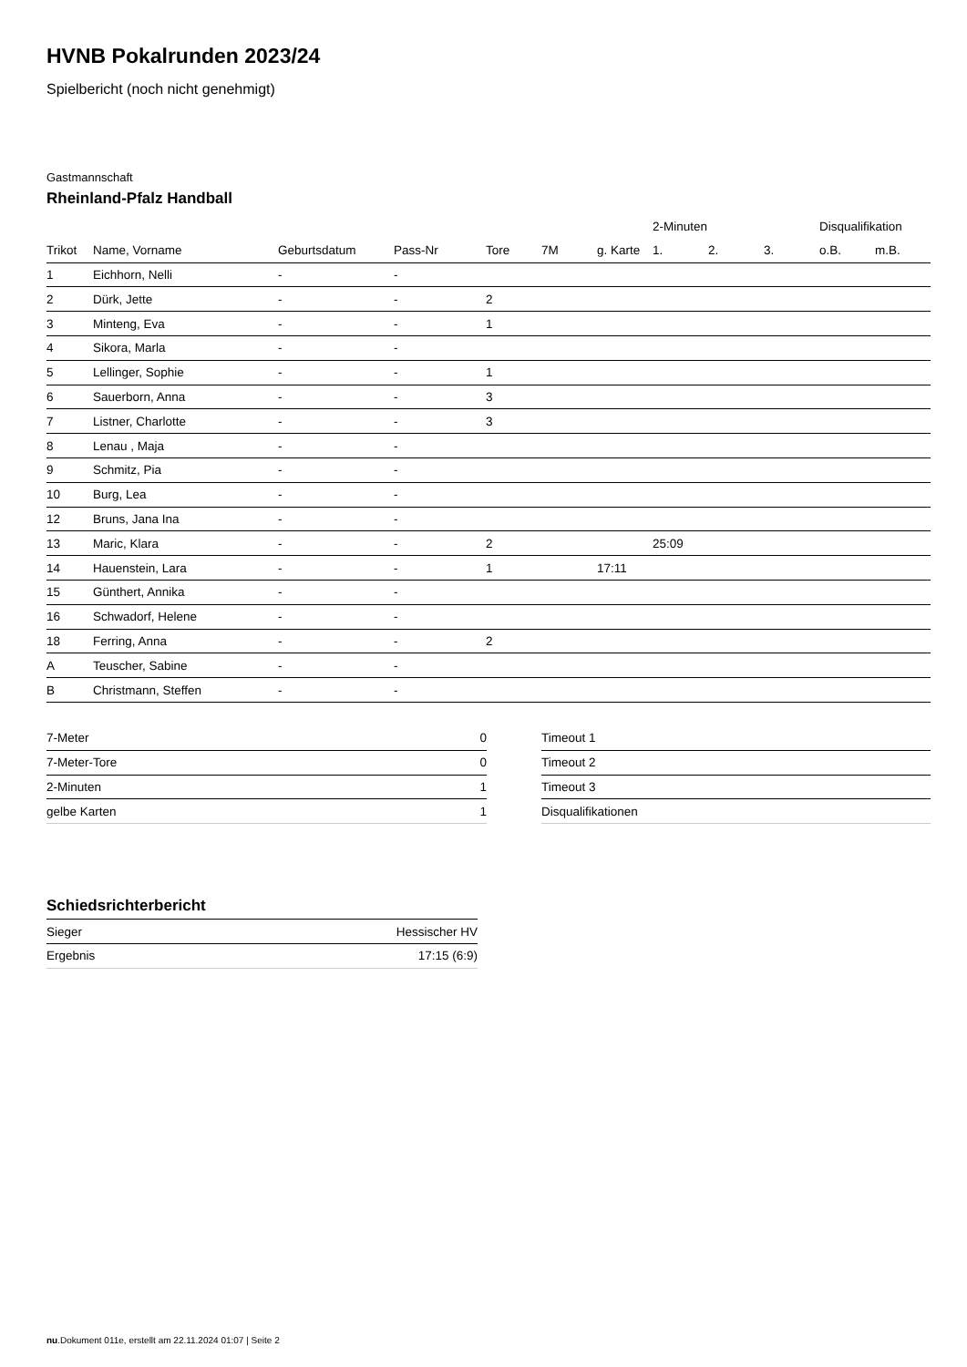HVNB Pokalrunden 2023/24
Spielbericht (noch nicht genehmigt)
Gastmannschaft
Rheinland-Pfalz Handball
| | | | | | | | 2-Minuten | | | Disqualifikation | |
| --- | --- | --- | --- | --- | --- | --- | --- | --- | --- | --- | --- |
| Trikot | Name, Vorname | Geburtsdatum | Pass-Nr | Tore | 7M | g. Karte | 1. | 2. | 3. | o.B. | m.B. |
| 1 | Eichhorn, Nelli | - | - | | | | | | | | |
| 2 | Dürk, Jette | - | - | 2 | | | | | | | |
| 3 | Minteng, Eva | - | - | 1 | | | | | | | |
| 4 | Sikora, Marla | - | - | | | | | | | | |
| 5 | Lellinger, Sophie | - | - | 1 | | | | | | | |
| 6 | Sauerborn, Anna | - | - | 3 | | | | | | | |
| 7 | Listner, Charlotte | - | - | 3 | | | | | | | |
| 8 | Lenau , Maja | - | - | | | | | | | | |
| 9 | Schmitz, Pia | - | - | | | | | | | | |
| 10 | Burg, Lea | - | - | | | | | | | | |
| 12 | Bruns, Jana Ina | - | - | | | | | | | | |
| 13 | Maric, Klara | - | - | 2 | | | 25:09 | | | | |
| 14 | Hauenstein, Lara | - | - | 1 | | 17:11 | | | | | |
| 15 | Günthert, Annika | - | - | | | | | | | | |
| 16 | Schwadorf, Helene | - | - | | | | | | | | |
| 18 | Ferring, Anna | - | - | 2 | | | | | | | |
| A | Teuscher, Sabine | - | - | | | | | | | | |
| B | Christmann, Steffen | - | - | | | | | | | | |
| 7-Meter | 0 |
| 7-Meter-Tore | 0 |
| 2-Minuten | 1 |
| gelbe Karten | 1 |
| Timeout 1 |
| Timeout 2 |
| Timeout 3 |
| Disqualifikationen |
Schiedsrichterbericht
| Sieger | Hessischer HV |
| Ergebnis | 17:15 (6:9) |
nu.Dokument 011e, erstellt am 22.11.2024 01:07 | Seite 2